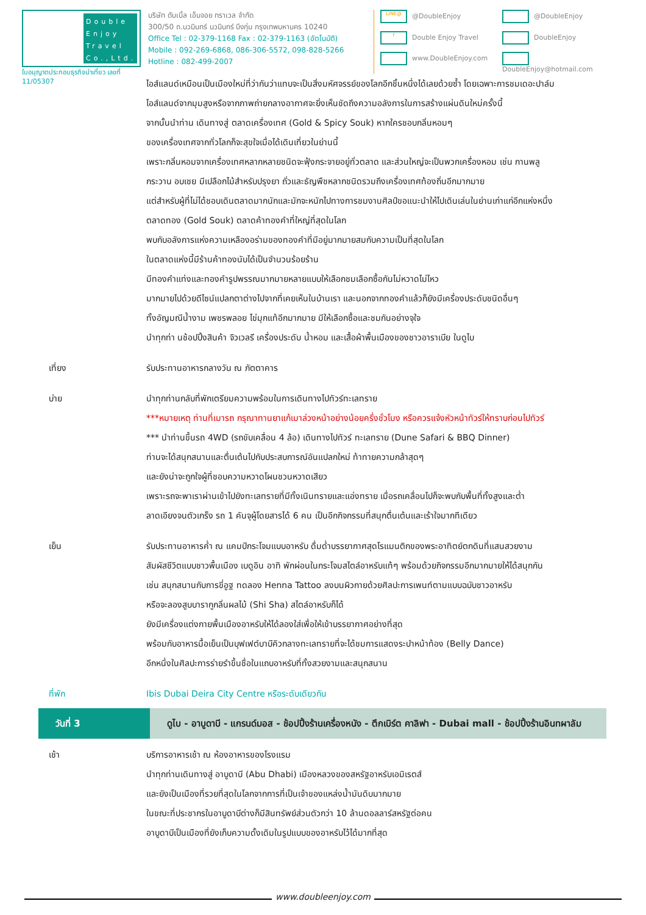Double Enjoy Travel Co.,Ltd.
ใบอนุญาตประกอบธุรกิจนำเที่ยว เลขที่ 11/05307
บริษัท ดับเบิ้ล เอ็นจอย ทราเวล จำกัด
300/50 ถ.นวมินทร์ นวมินทร์ บึงกุ่ม กรุงเทพมหานคร 10240
Office Tel : 02-379-1168 Fax : 02-379-1163 (อัตโนมัติ)
Mobile : 092-269-6868, 086-306-5572, 098-828-5266
Hotline : 082-499-2007
LINE@ @DoubleEnjoy
@DoubleEnjoy
f Double Enjoy Travel
DoubleEnjoy
www.DoubleEnjoy.com
DoubleEnjoy@hotmail.com
ไอส์แลนด์เหมือนเป็นเมืองใหม่ที่ว่ากันว่าแทบจะเป็นสิ่งมหัศจรรย์ของโลกอีกชิ้นหนึ่งได้เลยด้วยซ้ำ โดยเฉพาะการชมเดอะปาล์ม
ไอส์แลนด์จากมุมสูงหรือจากภาพถ่ายกลางอากาศจะยิ่งเห็นชัดถึงความอลังการในการสร้างแผ่นดินใหม่ครั้งนี้
จากนั้นนำท่าน เดินทางสู่ ตลาดเครื่องเทศ (Gold & Spicy Souk) หากใครชอบกลิ่นหอมๆ
ของเครื่องเทศจากทั่วโลกก็จะสุขใจเมื่อได้เดินเที่ยวในย่านนี้
เพราะกลิ่นหอมจากเครื่องเทศหลากหลายชนิดจะฟุ้งกระจายอยู่ทั่วตลาด และส่วนใหญ่จะเป็นพวกเครื่องหอม เช่น กานพลู
กระวาน อบเชย มีเปลือกไม้สำหรับปรุงยา ถั่วและธัญพืชหลากชนิดรวมถึงเครื่องเทศท้องถิ่นอีกมากมาย
แต่สำหรับผู้ที่ไม่ได้ชอบเดินตลาดมากนักและมักจะหนักไปทางการชมงานศิลป์ขอแนะนำให้ไปเดินเล่นในย่านเก่าแก่อีกแห่งหนึ่ง
ตลาดทอง (Gold Souk) ตลาดค้าทองคำที่ใหญ่ที่สุดในโลก
พบกับอลังการแห่งความเหลืองอร่ามของทองคำที่มีอยู่มากมายสมกับความเป็นที่สุดในโลก
ในตลาดแห่งนี้มีร้านค้าทองนับได้เป็นจำนวนร้อยร้าน
มีทองคำแท่งและทองคำรูปพรรณมากมายหลายแบบให้เลือกชมเลือกซื้อกันไม่หวาดไม่ไหว
มากมายไปด้วยดีไซน์แปลกตาต่างไปจากที่เคยเห็นในบ้านเรา และนอกจากทองคำแล้วก็ยังมีเครื่องประดับชนิดอื่นๆ
ทั้งอัญมณีน้ำงาม เพชรพลอย ไข่มุกแท้อีกมากมาย มีให้เลือกซื้อและชมกันอย่างจุใจ
นำทุกท่า นช้อปปิ้งสินค้า จิวเวลรี เครื่องประดับ น้ำหอม และเสื้อผ้าพื้นเมืองของชาวอาราเบีย ในดูไบ
เที่ยง รับประทานอาหารกลางวัน ณ ภัตตาคาร
บ่าย นำทุกท่านกลับที่พักเตรียมความพร้อมในการเดินทางไปทัวร์ทะเลทราย
***หมายเหตุ ท่านที่เมารถ กรุณาทานยาแก้เมาล่วงหน้าอย่างน้อยครึ่งชั่วโมง หรือควรแจ้งหัวหน้าทัวร์ให้ทราบก่อนไปทัวร์
*** นำท่านขึ้นรถ 4WD (รถขับเคลื่อน 4 ล้อ) เดินทางไปทัวร์ ทะเลทราย (Dune Safari & BBQ Dinner)
ท่านจะได้สนุกสนานและตื่นเต้นไปกับประสบการณ์อันแปลกใหม่ ท้าทายความกล้าสุดๆ
และยังน่าจะถูกใจผู้ที่ชอบความหวาดโผนชวนหวาดเสียว
เพราะรถจะพาเราผ่านเข้าไปยังทะเลทรายที่มีทั้งเนินทรายและแอ่งทราย เมื่อรถเคลื่อนไปก็จะพบกับพื้นที่ทั้งสูงและต่ำ
ลาดเอียงจนตัวเกร็ง รถ 1 คันจุผู้โดยสารได้ 6 คน เป็นอีกกิจกรรมที่สนุกตื่นเต้นและเร้าใจมากทีเดียว
เย็น รับประทานอาหารค่ำ ณ แคมป์กระโจมแบบอาหรับ ดื่มด่ำบรรยากาศสุดโรแมนติกของพระอาทิตย์ตกดินที่แสนสวยงาม
สัมผัสชีวิตแบบชาวพื้นเมือง เบดูอิน อาทิ พักผ่อนในกระโจมสไตล์อาหรับแท้ๆ พร้อมด้วยกิจกรรมอีกมากมายให้ได้สนุกกัน
เช่น สนุกสนานกับการขี่อูฐ ทดลอง Henna Tattoo ลงบนผิวกายด้วยศิลปะการเพนท์ตามแบบฉบับชาวอาหรับ
หรือจะลองสูบบารากูกลิ่นผลไม้ (Shi Sha) สไตล์อาหรับก็ได้
ยังมีเครื่องแต่งกายพื้นเมืองอาหรับให้ได้ลองใส่เพื่อให้เข้าบรรยากาศอย่างที่สุด
พร้อมกับอาหารมื้อเย็นเป็นบุฟเฟต์บาบีคิวกลางทะเลทรายที่จะได้ชมการแสดงระบำหน้าท้อง (Belly Dance)
อีกหนึ่งในศิลปะการร่ายรำขึ้นชื่อในแถบอาหรับที่ทั้งสวยงามและสนุกสนาน
ที่พัก Ibis Dubai Deira City Centre หรือระดับเดียวกัน
วันที่ 3 ดูไบ - อาบูดาบี - แกรนด์มอส - ช้อปปิ้งร้านเครื่องหนัง - ตึกเบิร์ต คาลิฟา - Dubai mall - ช้อปปิ้งร้านอินทผาลัม
เช้า บริการอาหารเช้า ณ ห้องอาหารของโรงแรม
นำทุกท่านเดินทางสู่ อาบูดาบี (Abu Dhabi) เมืองหลวงของสหรัฐอาหรับเอมิเรตส์
และยังเป็นเมืองที่รวยที่สุดในโลกจากการที่เป็นเจ้าของแหล่งน้ำมันดิบมากมาย
ในขณะที่ประชากรในอาบูดาบีต่างก็มีสินทรัพย์ส่วนตัวกว่า 10 ล้านดอลลาร์สหรัฐต่อคน
อาบูดาบีเป็นเมืองที่ยังเก็บความดั้งเดิมในรูปแบบของอาหรับไว้ได้มากที่สุด
www.doubleenjoy.com